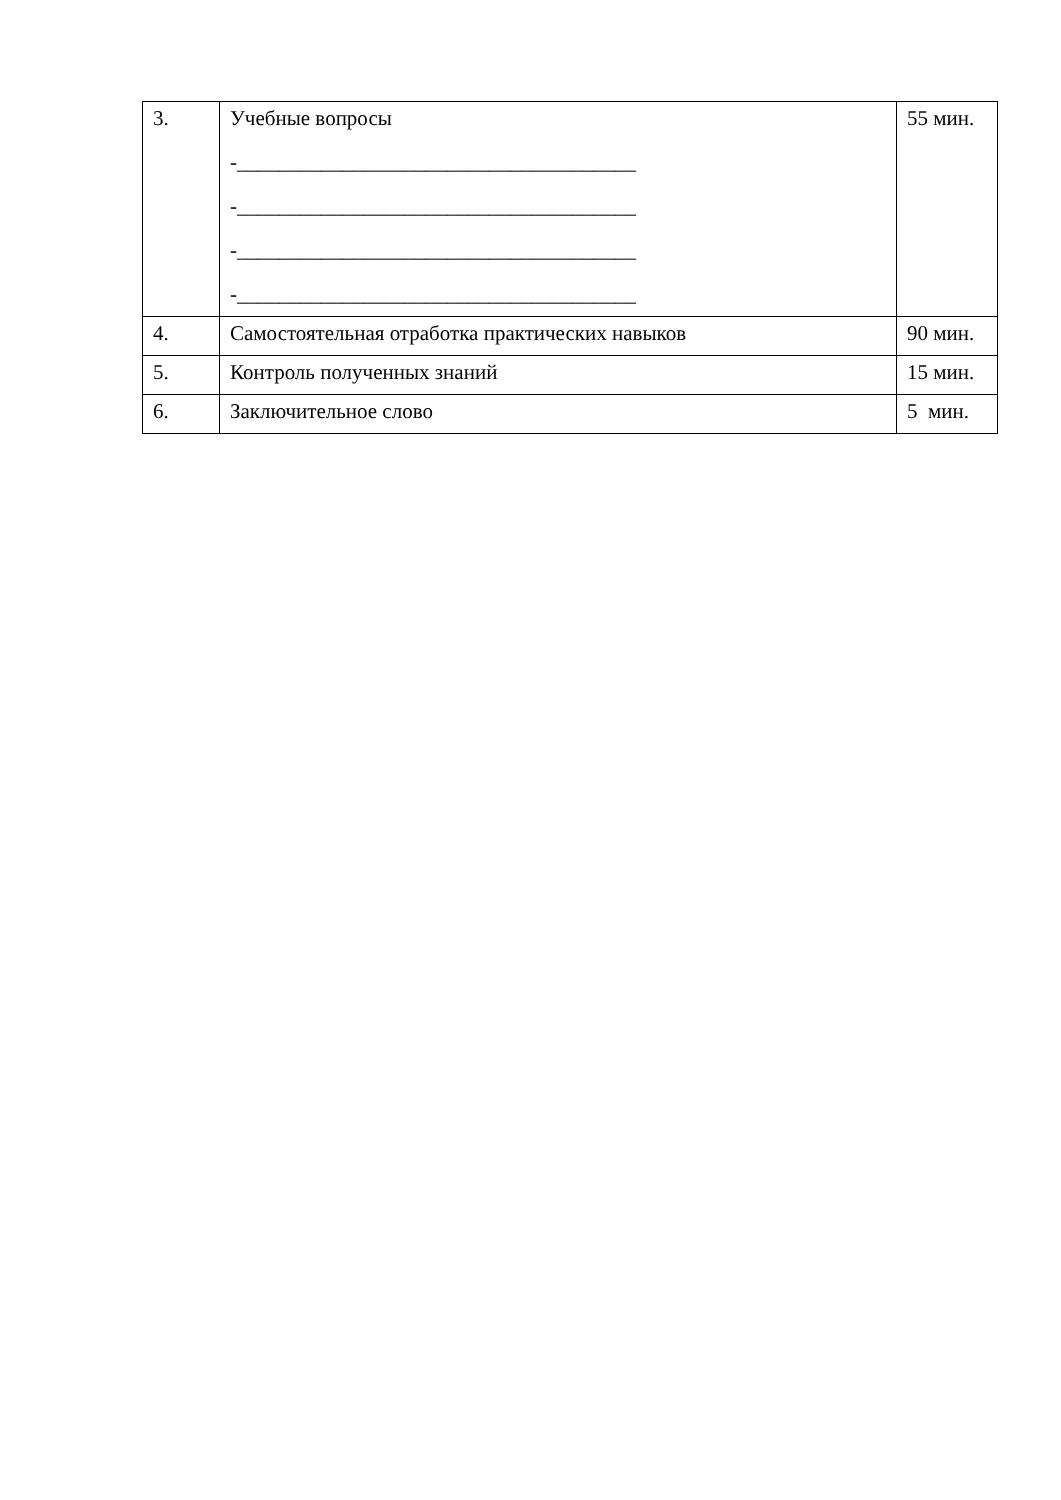| 3. | Учебные вопросы -______________________________________ -______________________________________ -______________________________________ -______________________________________ | 55 мин. |
| 4. | Самостоятельная отработка практических навыков | 90 мин. |
| 5. | Контроль полученных знаний | 15 мин. |
| 6. | Заключительное слово | 5 мин. |